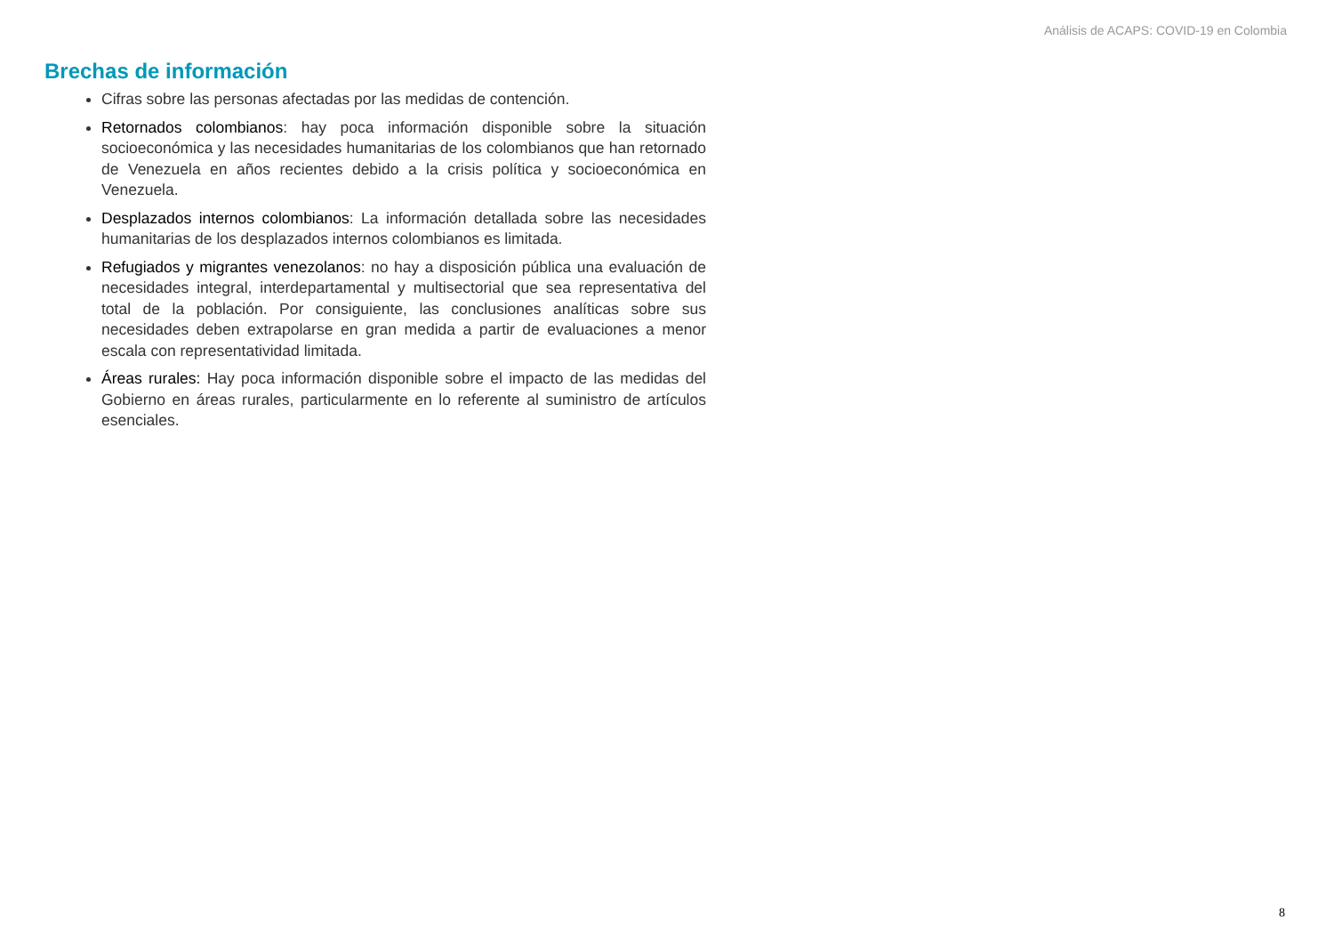Análisis de ACAPS: COVID-19 en Colombia
Brechas de información
Cifras sobre las personas afectadas por las medidas de contención.
Retornados colombianos: hay poca información disponible sobre la situación socioeconómica y las necesidades humanitarias de los colombianos que han retornado de Venezuela en años recientes debido a la crisis política y socioeconómica en Venezuela.
Desplazados internos colombianos: La información detallada sobre las necesidades humanitarias de los desplazados internos colombianos es limitada.
Refugiados y migrantes venezolanos: no hay a disposición pública una evaluación de necesidades integral, interdepartamental y multisectorial que sea representativa del total de la población. Por consiguiente, las conclusiones analíticas sobre sus necesidades deben extrapolarse en gran medida a partir de evaluaciones a menor escala con representatividad limitada.
Áreas rurales: Hay poca información disponible sobre el impacto de las medidas del Gobierno en áreas rurales, particularmente en lo referente al suministro de artículos esenciales.
8